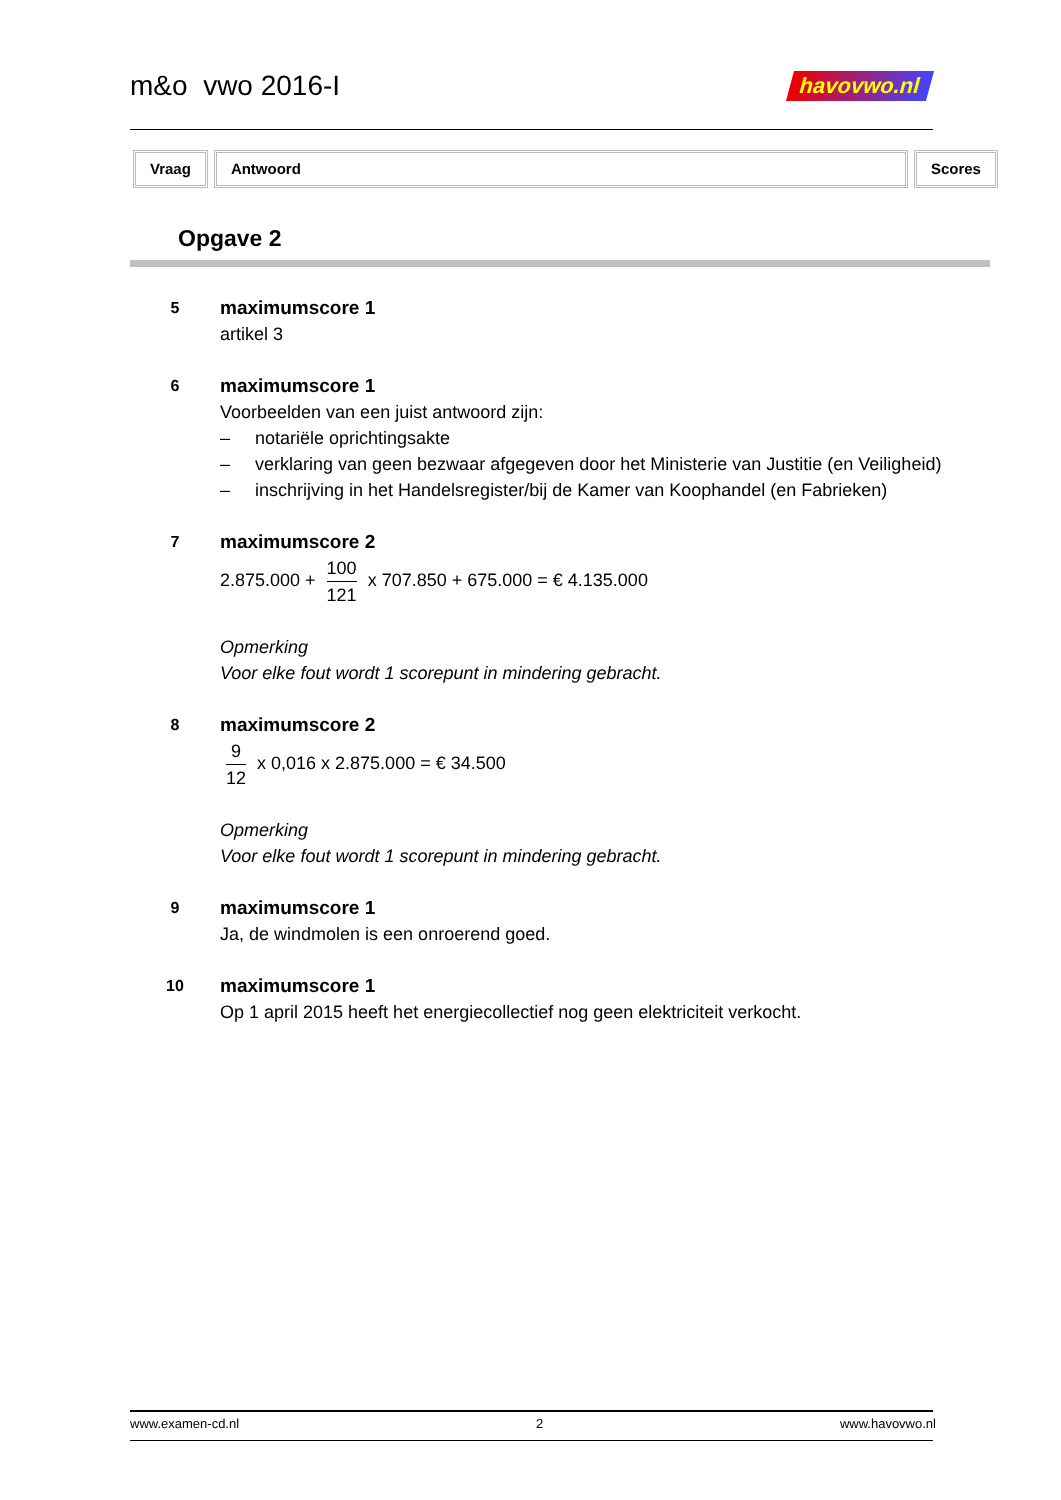m&o vwo 2016-I
havovwo.nl
Vraag Antwoord Scores
Opgave 2
5
maximumscore 1
artikel 3
6
maximumscore 1
Voorbeelden van een juist antwoord zijn:
– notariële oprichtingsakte
– verklaring van geen bezwaar afgegeven door het Ministerie van Justitie (en Veiligheid)
– inschrijving in het Handelsregister/bij de Kamer van Koophandel (en Fabrieken)
7
maximumscore 2
2.875.000 + 100 121 x 707.850 + 675.000 = € 4.135.000
Opmerking
Voor elke fout wordt 1 scorepunt in mindering gebracht.
8
maximumscore 2
9 12 x 0,016 x 2.875.000 = € 34.500
Opmerking
Voor elke fout wordt 1 scorepunt in mindering gebracht.
9
maximumscore 1
Ja, de windmolen is een onroerend goed.
10
maximumscore 1
Op 1 april 2015 heeft het energiecollectief nog geen elektriciteit verkocht.
www.examen-cd.nl 2 www.havovwo.nl